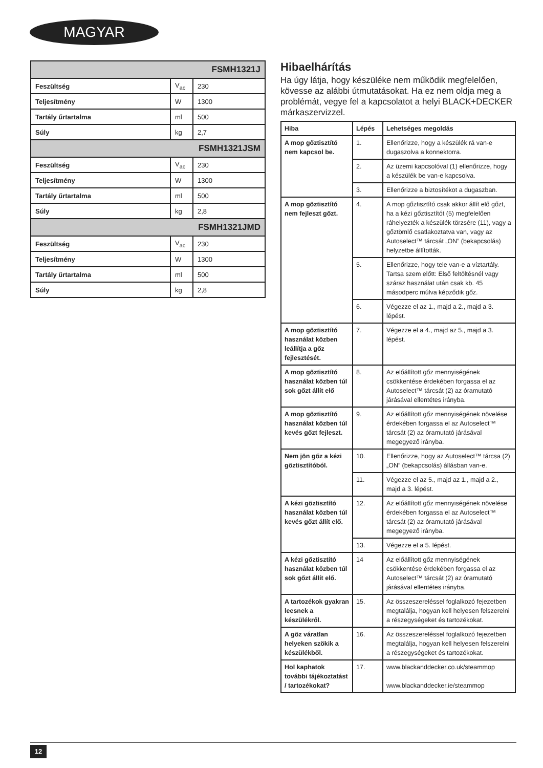MAGYAR
| FSMH1321J | | |
| Feszültség | V<sub>ac</sub> | 230 |
| Teljesítmény | W | 1300 |
| Tartály űrtartalma | ml | 500 |
| Súly | kg | 2,7 |
| FSMH1321JSM | | |
| Feszültség | V<sub>ac</sub> | 230 |
| Teljesítmény | W | 1300 |
| Tartály űrtartalma | ml | 500 |
| Súly | kg | 2,8 |
| FSMH1321JMD | | |
| Feszültség | V<sub>ac</sub> | 230 |
| Teljesítmény | W | 1300 |
| Tartály űrtartalma | ml | 500 |
| Súly | kg | 2,8 |
Hibaelhárítás
Ha úgy látja, hogy készüléke nem működik megfelelően, kövesse az alábbi útmutatásokat. Ha ez nem oldja meg a problémát, vegye fel a kapcsolatot a helyi BLACK+DECKER márkaszervizzel.
| Hiba | Lépés | Lehetséges megoldás |
| --- | --- | --- |
| A mop gőztisztító nem kapcsol be. | 1. | Ellenőrizze, hogy a készülék rá van-e dugaszolva a konnektorra. |
| | 2. | Az üzemi kapcsolóval (1) ellenőrizze, hogy a készülék be van-e kapcsolva. |
| | 3. | Ellenőrizze a biztosítékot a dugaszban. |
| A mop gőztisztító nem fejleszt gőzt. | 4. | A mop gőztisztító csak akkor állít elő gőzt, ha a kézi gőztisztítót (5) megfelelően ráhelyezték a készülék törzsére (11), vagy a gőztömlő csatlakoztatva van, vagy az Autoselect™ tárcsát „ON” (bekapcsolás) helyzetbe állították. |
| | 5. | Ellenőrizze, hogy tele van-e a víztartály. Tartsa szem előtt: Első feltöltésnél vagy száraz használat után csak kb. 45 másodperc múlva képződik gőz. |
| | 6. | Végezze el az 1., majd a 2., majd a 3. lépést. |
| A mop gőztisztító használat közben leállítja a gőz fejlesztését. | 7. | Végezze el a 4., majd az 5., majd a 3. lépést. |
| A mop gőztisztító használat közben túl sok gőzt állít elő | 8. | Az előállított gőz mennyiségének csökkentése érdekében forgassa el az Autoselect™ tárcsát (2) az óramutató járásával ellentétes irányba. |
| A mop gőztisztító használat közben túl kevés gőzt fejleszt. | 9. | Az előállított gőz mennyiségének növelése érdekében forgassa el az Autoselect™ tárcsát (2) az óramutató járásával megegyező irányba. |
| Nem jön gőz a kézi gőztisztítóból. | 10. | Ellenőrizze, hogy az Autoselect™ tárcsa (2) „ON” (bekapcsolás) állásban van-e. |
| | 11. | Végezze el az 5., majd az 1., majd a 2., majd a 3. lépést. |
| A kézi gőztisztító használat közben túl kevés gőzt állít elő. | 12. | Az előállított gőz mennyiségének növelése érdekében forgassa el az Autoselect™ tárcsát (2) az óramutató járásával megegyező irányba. |
| | 13. | Végezze el a 5. lépést. |
| A kézi gőztisztító használat közben túl sok gőzt állít elő. | 14 | Az előállított gőz mennyiségének csökkentése érdekében forgassa el az Autoselect™ tárcsát (2) az óramutató járásával ellentétes irányba. |
| A tartozékok gyakran leesnek a készülékről. | 15. | Az összeszereléssel foglalkozó fejezetben megtalálja, hogyan kell helyesen felszerelni a részegységeket és tartozékokat. |
| A gőz váratlan helyeken szökik a készülékből. | 16. | Az összeszereléssel foglalkozó fejezetben megtalálja, hogyan kell helyesen felszerelni a részegységeket és tartozékokat. |
| Hol kaphatok további tájékoztatást / tartozékokat? | 17. | www.blackanddecker.co.uk/steammop www.blackanddecker.ie/steammop |
12